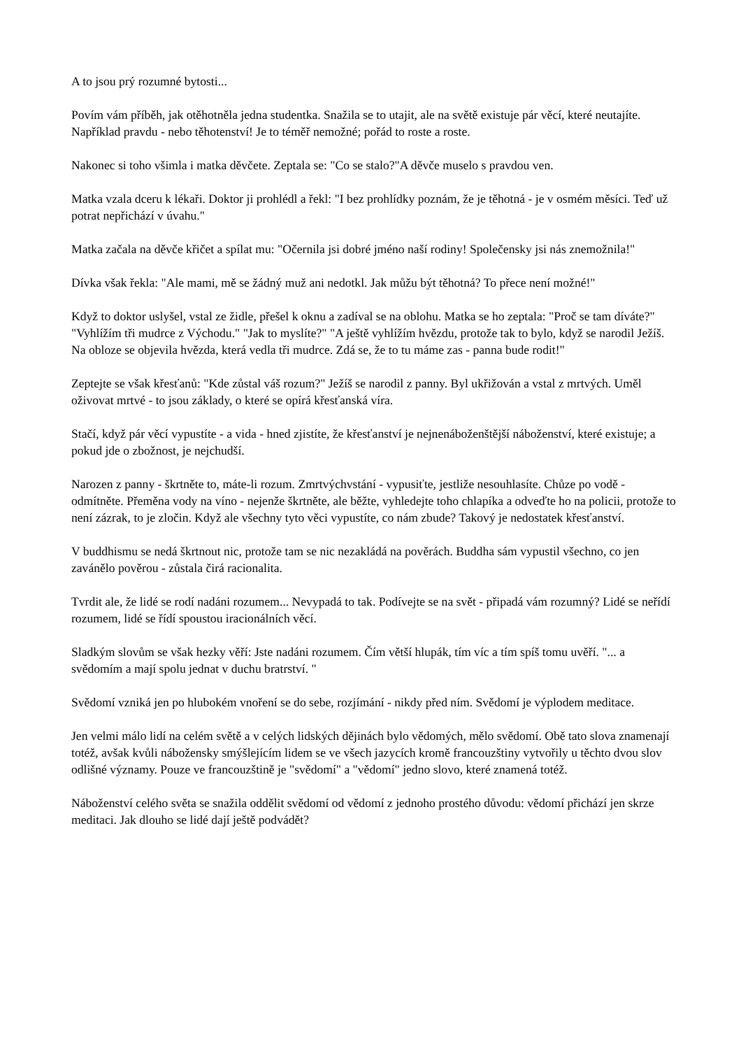A to jsou prý rozumné bytosti...
Povím vám příběh, jak otěhotněla jedna studentka. Snažila se to utajit, ale na světě existuje pár věcí, které neutajíte. Například pravdu - nebo těhotenství! Je to téměř nemožné; pořád to roste a roste.
Nakonec si toho všimla i matka děvčete. Zeptala se: "Co se stalo?"A děvče muselo s pravdou ven.
Matka vzala dceru k lékaři. Doktor ji prohlédl a řekl: "I bez prohlídky poznám, že je těhotná - je v osmém měsíci. Teď už potrat nepřichází v úvahu."
Matka začala na děvče křičet a spílat mu: "Očernila jsi dobré jméno naší rodiny! Společensky jsi nás znemožnila!"
Dívka však řekla: "Ale mami, mě se žádný muž ani nedotkl. Jak můžu být těhotná? To přece není možné!"
Když to doktor uslyšel, vstal ze židle, přešel k oknu a zadíval se na oblohu. Matka se ho zeptala: "Proč se tam díváte?" "Vyhlížím tři mudrce z Východu." "Jak to myslíte?" "A ještě vyhlížím hvězdu, protože tak to bylo, když se narodil Ježíš. Na obloze se objevila hvězda, která vedla tři mudrce. Zdá se, že to tu máme zas - panna bude rodit!"
Zeptejte se však křesťanů: "Kde zůstal váš rozum?" Ježíš se narodil z panny. Byl ukřižován a vstal z mrtvých. Uměl oživovat mrtvé - to jsou základy, o které se opírá křesťanská víra.
Stačí, když pár věcí vypustíte - a vida - hned zjistíte, že křesťanství je nejnenáboženštější náboženství, které existuje; a pokud jde o zbožnost, je nejchudší.
Narozen z panny - škrtněte to, máte-li rozum. Zmrtvýchvstání - vypusiťte, jestliže nesouhlasíte. Chůze po vodě - odmítněte. Přeměna vody na víno - nejenže škrtněte, ale běžte, vyhledejte toho chlapíka a odveďte ho na policii, protože to není zázrak, to je zločin. Když ale všechny tyto věci vypustíte, co nám zbude? Takový je nedostatek křesťanství.
V buddhismu se nedá škrtnout nic, protože tam se nic nezakládá na pověrách. Buddha sám vypustil všechno, co jen zavánělo pověrou - zůstala čirá racionalita.
Tvrdit ale, že lidé se rodí nadáni rozumem... Nevypadá to tak. Podívejte se na svět - připadá vám rozumný? Lidé se neřídí rozumem, lidé se řídí spoustou iracionálních věcí.
Sladkým slovům se však hezky věří: Jste nadáni rozumem. Čím větší hlupák, tím víc a tím spíš tomu uvěří. "... a svědomím a mají spolu jednat v duchu bratrství. "
Svědomí vzniká jen po hlubokém vnoření se do sebe, rozjímání - nikdy před ním. Svědomí je výplodem meditace.
Jen velmi málo lidí na celém světě a v celých lidských dějinách bylo vědomých, mělo svědomí. Obě tato slova znamenají totéž, avšak kvůli nábožensky smýšlejícím lidem se ve všech jazycích kromě francouzštiny vytvořily u těchto dvou slov odlišné významy. Pouze ve francouzštině je "svědomí" a "vědomí" jedno slovo, které znamená totéž.
Náboženství celého světa se snažila oddělit svědomí od vědomí z jednoho prostého důvodu: vědomí přichází jen skrze meditaci. Jak dlouho se lidé dají ještě podvádět?